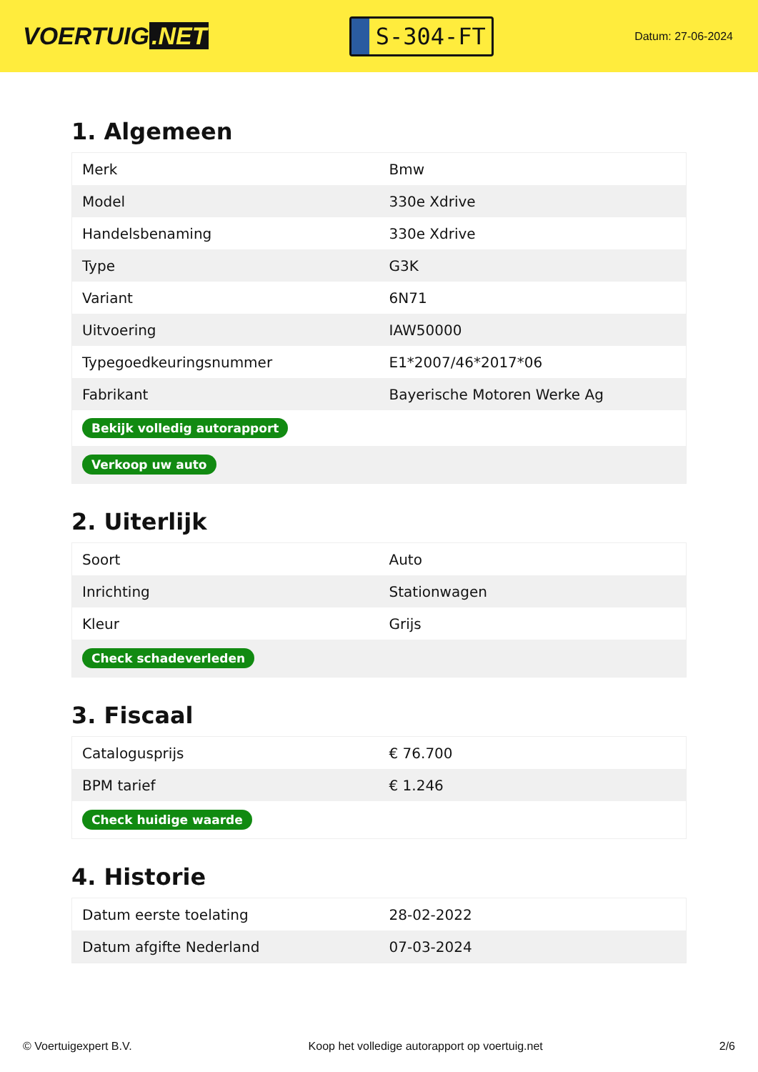VOERTUIG.NET
S-304-FT
Datum: 27-06-2024
1. Algemeen
| Merk | Bmw |
| Model | 330e Xdrive |
| Handelsbenaming | 330e Xdrive |
| Type | G3K |
| Variant | 6N71 |
| Uitvoering | IAW50000 |
| Typegoedkeuringsnummer | E1*2007/46*2017*06 |
| Fabrikant | Bayerische Motoren Werke Ag |
| Bekijk volledig autorapport | |
| Verkoop uw auto | |
2. Uiterlijk
| Soort | Auto |
| Inrichting | Stationwagen |
| Kleur | Grijs |
| Check schadeverleden | |
3. Fiscaal
| Catalogusprijs | € 76.700 |
| BPM tarief | € 1.246 |
| Check huidige waarde | |
4. Historie
| Datum eerste toelating | 28-02-2022 |
| Datum afgifte Nederland | 07-03-2024 |
© Voertuigexpert B.V. Koop het volledige autorapport op voertuig.net 2/6